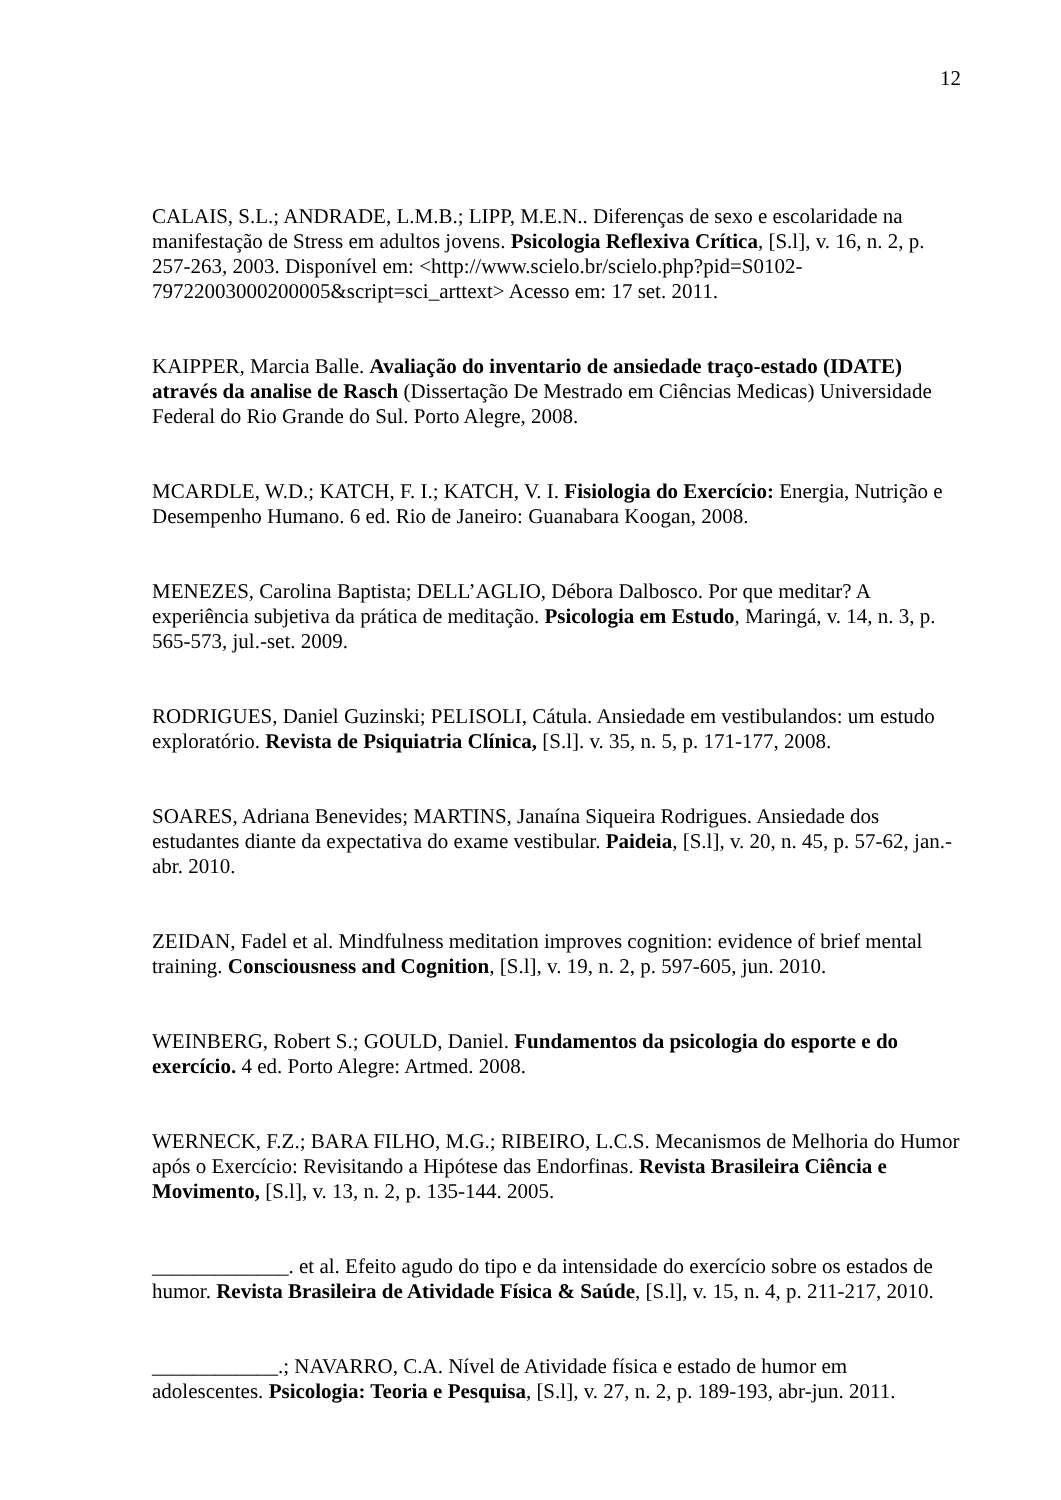12
CALAIS, S.L.; ANDRADE, L.M.B.; LIPP, M.E.N.. Diferenças de sexo e escolaridade na manifestação de Stress em adultos jovens. Psicologia Reflexiva Crítica, [S.l], v. 16, n. 2, p. 257-263, 2003. Disponível em: <http://www.scielo.br/scielo.php?pid=S0102-79722003000200005&script=sci_arttext> Acesso em: 17 set. 2011.
KAIPPER, Marcia Balle. Avaliação do inventario de ansiedade traço-estado (IDATE) através da analise de Rasch (Dissertação De Mestrado em Ciências Medicas) Universidade Federal do Rio Grande do Sul. Porto Alegre, 2008.
MCARDLE, W.D.; KATCH, F. I.; KATCH, V. I. Fisiologia do Exercício: Energia, Nutrição e Desempenho Humano. 6 ed. Rio de Janeiro: Guanabara Koogan, 2008.
MENEZES, Carolina Baptista; DELL’AGLIO, Débora Dalbosco. Por que meditar? A experiência subjetiva da prática de meditação. Psicologia em Estudo, Maringá, v. 14, n. 3, p. 565-573, jul.-set. 2009.
RODRIGUES, Daniel Guzinski; PELISOLI, Cátula. Ansiedade em vestibulandos: um estudo exploratório. Revista de Psiquiatria Clínica, [S.l]. v. 35, n. 5, p. 171-177, 2008.
SOARES, Adriana Benevides; MARTINS, Janaína Siqueira Rodrigues. Ansiedade dos estudantes diante da expectativa do exame vestibular. Paideia, [S.l], v. 20, n. 45, p. 57-62, jan.-abr. 2010.
ZEIDAN, Fadel et al. Mindfulness meditation improves cognition: evidence of brief mental training. Consciousness and Cognition, [S.l], v. 19, n. 2, p. 597-605, jun. 2010.
WEINBERG, Robert S.; GOULD, Daniel. Fundamentos da psicologia do esporte e do exercício. 4 ed. Porto Alegre: Artmed. 2008.
WERNECK, F.Z.; BARA FILHO, M.G.; RIBEIRO, L.C.S. Mecanismos de Melhoria do Humor após o Exercício: Revisitando a Hipótese das Endorfinas. Revista Brasileira Ciência e Movimento, [S.l], v. 13, n. 2, p. 135-144. 2005.
_____________. et al. Efeito agudo do tipo e da intensidade do exercício sobre os estados de humor. Revista Brasileira de Atividade Física & Saúde, [S.l], v. 15, n. 4, p. 211-217, 2010.
____________.; NAVARRO, C.A. Nível de Atividade física e estado de humor em adolescentes. Psicologia: Teoria e Pesquisa, [S.l], v. 27, n. 2, p. 189-193, abr-jun. 2011.